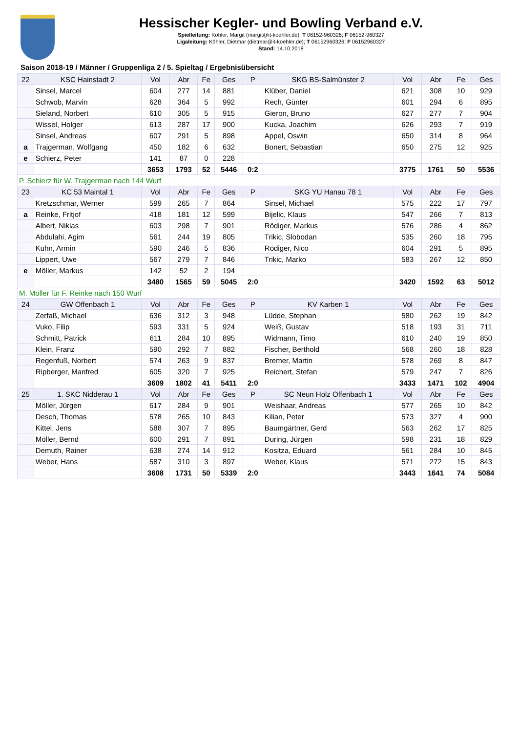Hessischer Kegler- und Bowling Verband e.V.
Spielleitung: Köhler, Margit (margit@it-koehler.de); T 06152-960326; F 06152-960327
Ligaleitung: Köhler, Dietmar (dietmar@it-koehler.de); T 06152960326; F 06152960327
Stand: 14.10.2018
Saison 2018-19 / Männer / Gruppenliga 2 / 5. Spieltag / Ergebnisübersicht
| 22 | KSC Hainstadt 2 | Vol | Abr | Fe | Ges | P | SKG BS-Salmünster 2 | Vol | Abr | Fe | Ges |
| --- | --- | --- | --- | --- | --- | --- | --- | --- | --- | --- | --- |
| | Sinsel, Marcel | 604 | 277 | 14 | 881 | | Klüber, Daniel | 621 | 308 | 10 | 929 |
| | Schwob, Marvin | 628 | 364 | 5 | 992 | | Rech, Günter | 601 | 294 | 6 | 895 |
| | Sieland, Norbert | 610 | 305 | 5 | 915 | | Gieron, Bruno | 627 | 277 | 7 | 904 |
| | Wissel, Holger | 613 | 287 | 17 | 900 | | Kucka, Joachim | 626 | 293 | 7 | 919 |
| | Sinsel, Andreas | 607 | 291 | 5 | 898 | | Appel, Oswin | 650 | 314 | 8 | 964 |
| a | Trajgerman, Wolfgang | 450 | 182 | 6 | 632 | | Bonert, Sebastian | 650 | 275 | 12 | 925 |
| e | Schierz, Peter | 141 | 87 | 0 | 228 | | | | | | |
| | | 3653 | 1793 | 52 | 5446 | 0:2 | | 3775 | 1761 | 50 | 5536 |
| P. Schierz für W. Trajgerman nach 144 Wurf | | | | | | | | | | | |
| 23 | KC 53 Maintal 1 | Vol | Abr | Fe | Ges | P | SKG YU Hanau 78 1 | Vol | Abr | Fe | Ges |
| | Kretzschmar, Werner | 599 | 265 | 7 | 864 | | Sinsel, Michael | 575 | 222 | 17 | 797 |
| a | Reinke, Fritjof | 418 | 181 | 12 | 599 | | Bijelic, Klaus | 547 | 266 | 7 | 813 |
| | Albert, Niklas | 603 | 298 | 7 | 901 | | Rödiger, Markus | 576 | 286 | 4 | 862 |
| | Abdulahi, Agim | 561 | 244 | 19 | 805 | | Trikic, Slobodan | 535 | 260 | 18 | 795 |
| | Kuhn, Armin | 590 | 246 | 5 | 836 | | Rödiger, Nico | 604 | 291 | 5 | 895 |
| | Lippert, Uwe | 567 | 279 | 7 | 846 | | Trikic, Marko | 583 | 267 | 12 | 850 |
| e | Möller, Markus | 142 | 52 | 2 | 194 | | | | | | |
| | | 3480 | 1565 | 59 | 5045 | 2:0 | | 3420 | 1592 | 63 | 5012 |
| M. Möller für F. Reinke nach 150 Wurf | | | | | | | | | | | |
| 24 | GW Offenbach 1 | Vol | Abr | Fe | Ges | P | KV Karben 1 | Vol | Abr | Fe | Ges |
| | Zerfaß, Michael | 636 | 312 | 3 | 948 | | Lüdde, Stephan | 580 | 262 | 19 | 842 |
| | Vuko, Filip | 593 | 331 | 5 | 924 | | Weiß, Gustav | 518 | 193 | 31 | 711 |
| | Schmitt, Patrick | 611 | 284 | 10 | 895 | | Widmann, Timo | 610 | 240 | 19 | 850 |
| | Klein, Franz | 590 | 292 | 7 | 882 | | Fischer, Berthold | 568 | 260 | 18 | 828 |
| | Regenfuß, Norbert | 574 | 263 | 9 | 837 | | Bremer, Martin | 578 | 269 | 8 | 847 |
| | Ripberger, Manfred | 605 | 320 | 7 | 925 | | Reichert, Stefan | 579 | 247 | 7 | 826 |
| | | 3609 | 1802 | 41 | 5411 | 2:0 | | 3433 | 1471 | 102 | 4904 |
| 25 | 1. SKC Nidderau 1 | Vol | Abr | Fe | Ges | P | SC Neun Holz Offenbach 1 | Vol | Abr | Fe | Ges |
| | Möller, Jürgen | 617 | 284 | 9 | 901 | | Weishaar, Andreas | 577 | 265 | 10 | 842 |
| | Desch, Thomas | 578 | 265 | 10 | 843 | | Kilian, Peter | 573 | 327 | 4 | 900 |
| | Kittel, Jens | 588 | 307 | 7 | 895 | | Baumgärtner, Gerd | 563 | 262 | 17 | 825 |
| | Möller, Bernd | 600 | 291 | 7 | 891 | | During, Jürgen | 598 | 231 | 18 | 829 |
| | Demuth, Rainer | 638 | 274 | 14 | 912 | | Kositza, Eduard | 561 | 284 | 10 | 845 |
| | Weber, Hans | 587 | 310 | 3 | 897 | | Weber, Klaus | 571 | 272 | 15 | 843 |
| | | 3608 | 1731 | 50 | 5339 | 2:0 | | 3443 | 1641 | 74 | 5084 |